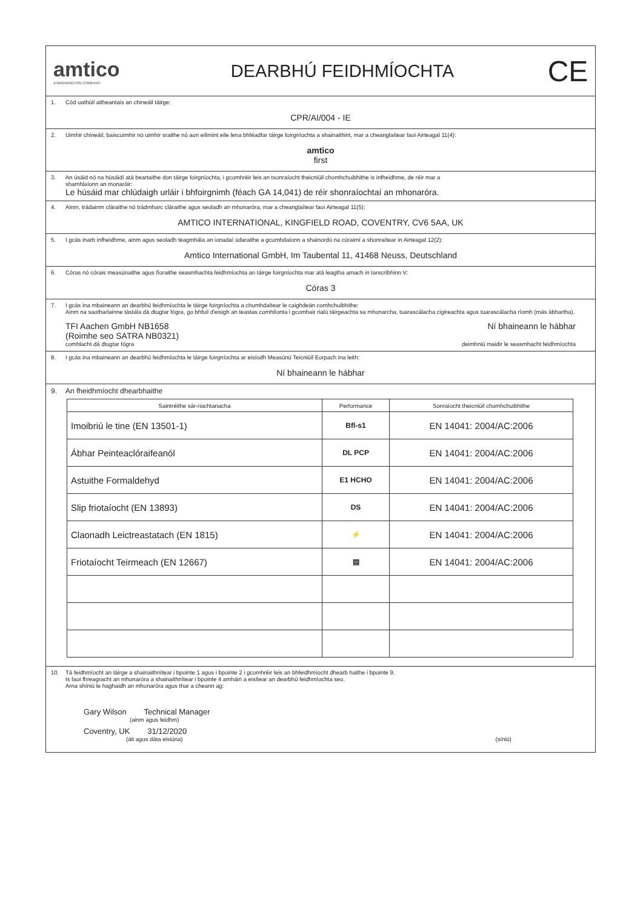amtico
A MANNINGTON COMPANY
DEARBHÚ FEIDHMÍOCHTA
CE
1. Cód uathúil aitheantais an chineáil táirge:
CPR/AI/004 - IE
2. Uimhir chineáil, baiscuimhir nó uimhir sraithe nó aon eilimint eile lena bhféadfar táirge foirgníochta a shainaithint, mar a cheanglaítear faoi Airteagal 11(4):
amtico
first
3. An úsáid nó na húsáidí atá beartaithe don táirge foirgníochta, i gcomhréir leis an tsonraíocht theicniúil chomhchuibhithe is infheidhme, de réir mar a
shamhlaíonn an monaróir:
Le húsáid mar chlúdaigh urláir i bhfoirgnimh (féach GA 14,041) de réir shonraíochtaí an mhonaróra.
4. Ainm, trádainm cláraithe nó trádmharc cláraithe agus seoladh an mhonaróra, mar a cheanglaítear faoi Airteagal 11(5):
AMTICO INTERNATIONAL, KINGFIELD ROAD, COVENTRY, CV6 5AA, UK
5. I gcás inarb infheidhme, ainm agus seoladh teagmhála an ionadaí údaraithe a gcumhdaíonn a shainordú na cúraimí a shonraítear in Airteagal 12(2):
Amtico International GmbH, Im Taubental 11, 41468 Neuss, Deutschland
6. Córas nó córais measúnaithe agus fíoraithe seasmhachta feidhmíochta an táirge foirgníochta mar atá leagtha amach in Iarscríbhinn V:
Córas 3
7. I gcás ina mbaineann an dearbhú feidhmíochta le táirge foirgníochta a chumhdaítear le caighdeán comhchuibhithe:
Ainm na saotharlainne tástála dá dtugtar fógra, go bhfuil d'eisigh an teastas comhlíonta i gcomhair rialú táirgeachta sa mhonarcha, tuarascálacha cigireachta agus tuarascálacha ríomh (más ábhartha).
TFI Aachen GmbH NB1658
(Roimhe seo SATRA NB0321) Ní bhaineann le hábhar
comhlacht dá dtugtar fógra deimhniú maidir le seasmhacht feidhmíochta
8. I gcás ina mbaineann an dearbhú feidhmíochta le táirge foirgníochta ar eisíodh Measúnú Teicniúil Eorpach ina leith:
Ní bhaineann le hábhar
9. An fheidhmíocht dhearbhaithe
| Saintréithe sár-riachtanacha | Performance | Sonraíocht theicniúil chomhchuibhithe |
| --- | --- | --- |
| Imoibriú le tine (EN 13501-1) | Bfl-s1 | EN 14041: 2004/AC:2006 |
| Ábhar Peinteaclóraifeanól | DL PCP | EN 14041: 2004/AC:2006 |
| Astuithe Formaldehyd | E1 HCHO | EN 14041: 2004/AC:2006 |
| Slip friotaíocht (EN 13893) | DS | EN 14041: 2004/AC:2006 |
| Claonadh Leictreastatach (EN 1815) | ⚡ | EN 14041: 2004/AC:2006 |
| Friotaíocht Teirmeach (EN 12667) | ▤ | EN 14041: 2004/AC:2006 |
10. Tá feidhmíocht an táirge a shainaithnítear i bpointe 1 agus i bpointe 2 i gcomhréir leis an bhfeidhmíocht dhearb haithe i bpointe 9.
Is faoi fhreagracht an mhonaróra a shainaithnítear i bpointe 4 amháin a eisítear an dearbhú feidhmíochta seo.
Arna shíniú le haghaidh an mhonaróra agus thar a cheann ag:
Gary Wilson Technical Manager
(ainm agus feidhm)
Coventry, UK 31/12/2020
(áit agus dáta eisiúna) (síniú)